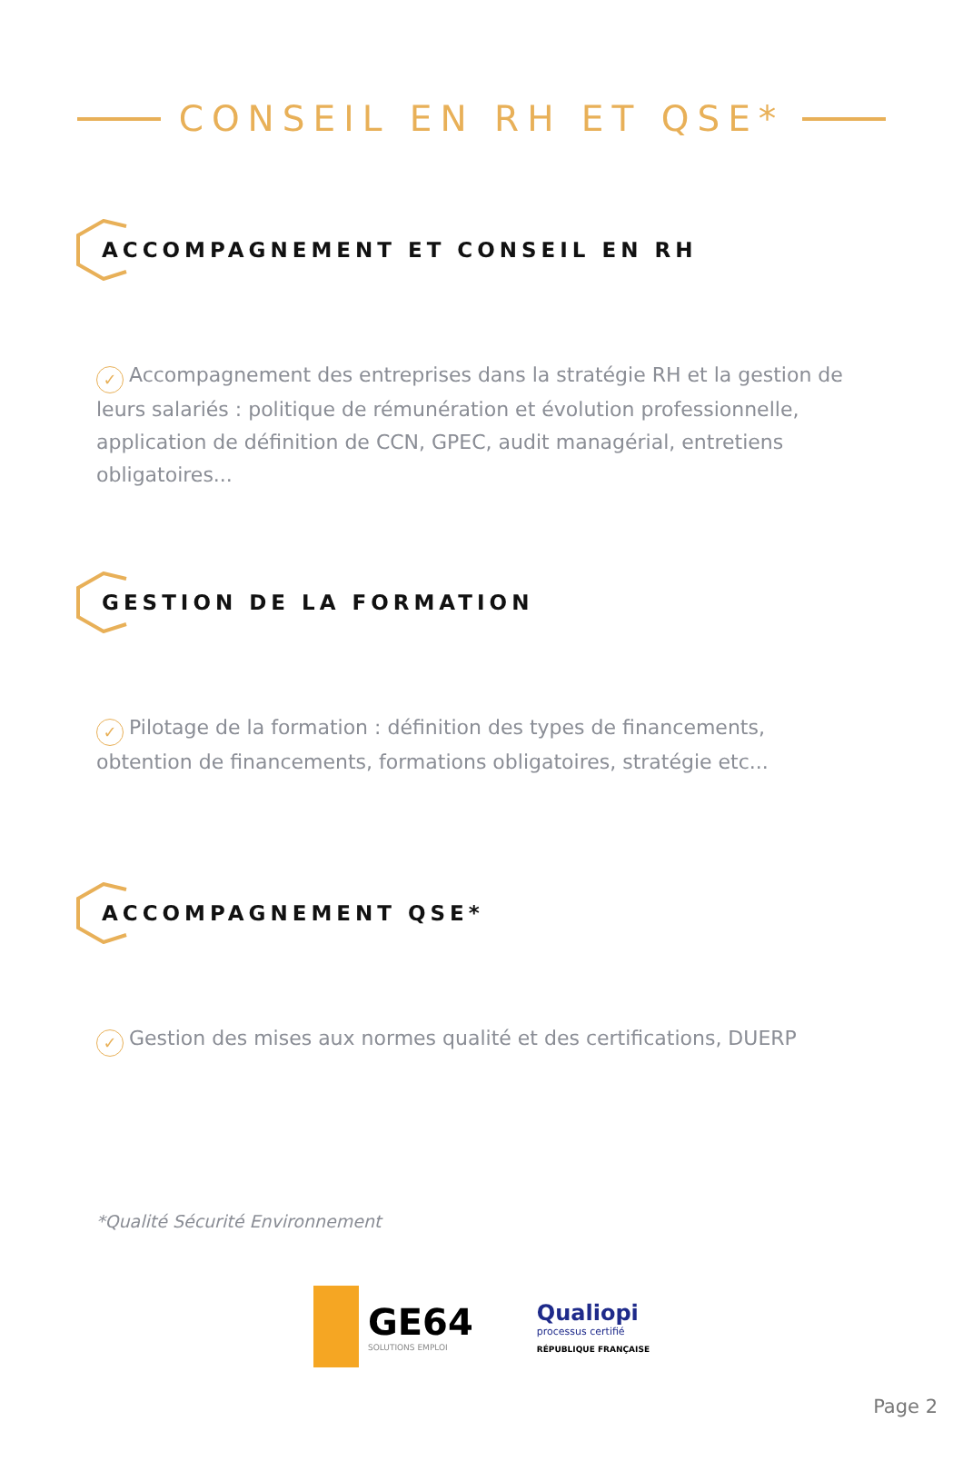CONSEIL EN RH ET QSE*
ACCOMPAGNEMENT ET CONSEIL EN RH
✓ Accompagnement des entreprises dans la stratégie RH et la gestion de leurs salariés : politique de rémunération et évolution professionnelle, application de définition de CCN, GPEC, audit managérial, entretiens obligatoires...
GESTION DE LA FORMATION
✓ Pilotage de la formation : définition des types de financements, obtention de financements, formations obligatoires, stratégie etc...
ACCOMPAGNEMENT QSE*
✓ Gestion des mises aux normes qualité et des certifications, DUERP
*Qualité Sécurité Environnement
GE64
SOLUTIONS EMPLOI
Qualiopi
processus certifié
RÉPUBLIQUE FRANÇAISE
Page 2